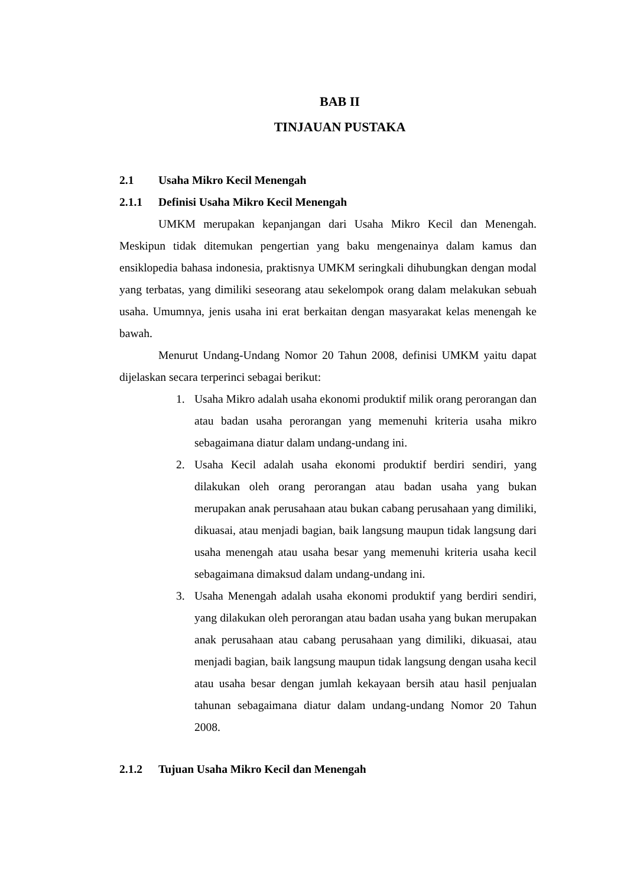BAB II
TINJAUAN PUSTAKA
2.1 Usaha Mikro Kecil Menengah
2.1.1 Definisi Usaha Mikro Kecil Menengah
UMKM merupakan kepanjangan dari Usaha Mikro Kecil dan Menengah. Meskipun tidak ditemukan pengertian yang baku mengenainya dalam kamus dan ensiklopedia bahasa indonesia, praktisnya UMKM seringkali dihubungkan dengan modal yang terbatas, yang dimiliki seseorang atau sekelompok orang dalam melakukan sebuah usaha. Umumnya, jenis usaha ini erat berkaitan dengan masyarakat kelas menengah ke bawah.
Menurut Undang-Undang Nomor 20 Tahun 2008, definisi UMKM yaitu dapat dijelaskan secara terperinci sebagai berikut:
1. Usaha Mikro adalah usaha ekonomi produktif milik orang perorangan dan atau badan usaha perorangan yang memenuhi kriteria usaha mikro sebagaimana diatur dalam undang-undang ini.
2. Usaha Kecil adalah usaha ekonomi produktif berdiri sendiri, yang dilakukan oleh orang perorangan atau badan usaha yang bukan merupakan anak perusahaan atau bukan cabang perusahaan yang dimiliki, dikuasai, atau menjadi bagian, baik langsung maupun tidak langsung dari usaha menengah atau usaha besar yang memenuhi kriteria usaha kecil sebagaimana dimaksud dalam undang-undang ini.
3. Usaha Menengah adalah usaha ekonomi produktif yang berdiri sendiri, yang dilakukan oleh perorangan atau badan usaha yang bukan merupakan anak perusahaan atau cabang perusahaan yang dimiliki, dikuasai, atau menjadi bagian, baik langsung maupun tidak langsung dengan usaha kecil atau usaha besar dengan jumlah kekayaan bersih atau hasil penjualan tahunan sebagaimana diatur dalam undang-undang Nomor 20 Tahun 2008.
2.1.2 Tujuan Usaha Mikro Kecil dan Menengah